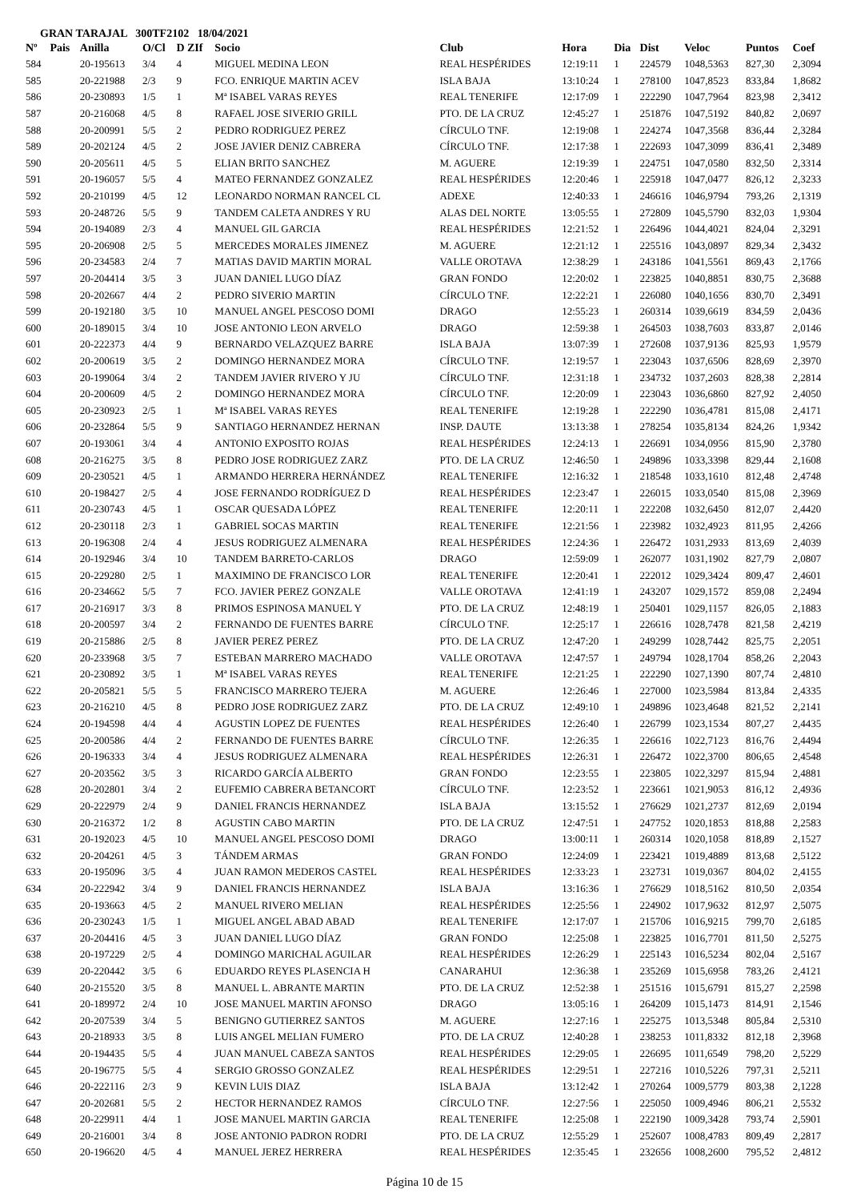GRAN TARAJAL 300TF2102 18/04/2021
| Nº | Pais | Anilla | O/Cl | D ZIf | Socio | Club | Hora | Dia | Dist | Veloc | Puntos | Coef |
| --- | --- | --- | --- | --- | --- | --- | --- | --- | --- | --- | --- | --- |
| 584 | | 20-195613 | 3/4 | 4 | MIGUEL MEDINA LEON | REAL HESPÉRIDES | 12:19:11 | 1 | 224579 | 1048,5363 | 827,30 | 2,3094 |
| 585 | | 20-221988 | 2/3 | 9 | FCO. ENRIQUE MARTIN ACEV | ISLA BAJA | 13:10:24 | 1 | 278100 | 1047,8523 | 833,84 | 1,8682 |
| 586 | | 20-230893 | 1/5 | 1 | Mª ISABEL VARAS REYES | REAL TENERIFE | 12:17:09 | 1 | 222290 | 1047,7964 | 823,98 | 2,3412 |
| 587 | | 20-216068 | 4/5 | 8 | RAFAEL JOSE SIVERIO GRILL | PTO. DE LA CRUZ | 12:45:27 | 1 | 251876 | 1047,5192 | 840,82 | 2,0697 |
| 588 | | 20-200991 | 5/5 | 2 | PEDRO RODRIGUEZ PEREZ | CÍRCULO TNF. | 12:19:08 | 1 | 224274 | 1047,3568 | 836,44 | 2,3284 |
| 589 | | 20-202124 | 4/5 | 2 | JOSE JAVIER DENIZ CABRERA | CÍRCULO TNF. | 12:17:38 | 1 | 222693 | 1047,3099 | 836,41 | 2,3489 |
| 590 | | 20-205611 | 4/5 | 5 | ELIAN BRITO SANCHEZ | M. AGUERE | 12:19:39 | 1 | 224751 | 1047,0580 | 832,50 | 2,3314 |
| 591 | | 20-196057 | 5/5 | 4 | MATEO FERNANDEZ GONZALEZ | REAL HESPÉRIDES | 12:20:46 | 1 | 225918 | 1047,0477 | 826,12 | 2,3233 |
| 592 | | 20-210199 | 4/5 | 12 | LEONARDO NORMAN RANCEL CL | ADEXE | 12:40:33 | 1 | 246616 | 1046,9794 | 793,26 | 2,1319 |
| 593 | | 20-248726 | 5/5 | 9 | TANDEM CALETA ANDRES Y RU | ALAS DEL NORTE | 13:05:55 | 1 | 272809 | 1045,5790 | 832,03 | 1,9304 |
| 594 | | 20-194089 | 2/3 | 4 | MANUEL GIL GARCIA | REAL HESPÉRIDES | 12:21:52 | 1 | 226496 | 1044,4021 | 824,04 | 2,3291 |
| 595 | | 20-206908 | 2/5 | 5 | MERCEDES MORALES JIMENEZ | M. AGUERE | 12:21:12 | 1 | 225516 | 1043,0897 | 829,34 | 2,3432 |
| 596 | | 20-234583 | 2/4 | 7 | MATIAS DAVID MARTIN MORAL | VALLE OROTAVA | 12:38:29 | 1 | 243186 | 1041,5561 | 869,43 | 2,1766 |
| 597 | | 20-204414 | 3/5 | 3 | JUAN DANIEL LUGO DÍAZ | GRAN FONDO | 12:20:02 | 1 | 223825 | 1040,8851 | 830,75 | 2,3688 |
| 598 | | 20-202667 | 4/4 | 2 | PEDRO SIVERIO MARTIN | CÍRCULO TNF. | 12:22:21 | 1 | 226080 | 1040,1656 | 830,70 | 2,3491 |
| 599 | | 20-192180 | 3/5 | 10 | MANUEL ANGEL PESCOSO DOMI | DRAGO | 12:55:23 | 1 | 260314 | 1039,6619 | 834,59 | 2,0436 |
| 600 | | 20-189015 | 3/4 | 10 | JOSE ANTONIO LEON ARVELO | DRAGO | 12:59:38 | 1 | 264503 | 1038,7603 | 833,87 | 2,0146 |
| 601 | | 20-222373 | 4/4 | 9 | BERNARDO VELAZQUEZ BARRE | ISLA BAJA | 13:07:39 | 1 | 272608 | 1037,9136 | 825,93 | 1,9579 |
| 602 | | 20-200619 | 3/5 | 2 | DOMINGO HERNANDEZ MORA | CÍRCULO TNF. | 12:19:57 | 1 | 223043 | 1037,6506 | 828,69 | 2,3970 |
| 603 | | 20-199064 | 3/4 | 2 | TANDEM JAVIER RIVERO Y JU | CÍRCULO TNF. | 12:31:18 | 1 | 234732 | 1037,2603 | 828,38 | 2,2814 |
| 604 | | 20-200609 | 4/5 | 2 | DOMINGO HERNANDEZ MORA | CÍRCULO TNF. | 12:20:09 | 1 | 223043 | 1036,6860 | 827,92 | 2,4050 |
| 605 | | 20-230923 | 2/5 | 1 | Mª ISABEL VARAS REYES | REAL TENERIFE | 12:19:28 | 1 | 222290 | 1036,4781 | 815,08 | 2,4171 |
| 606 | | 20-232864 | 5/5 | 9 | SANTIAGO HERNANDEZ HERNAN | INSP. DAUTE | 13:13:38 | 1 | 278254 | 1035,8134 | 824,26 | 1,9342 |
| 607 | | 20-193061 | 3/4 | 4 | ANTONIO EXPOSITO ROJAS | REAL HESPÉRIDES | 12:24:13 | 1 | 226691 | 1034,0956 | 815,90 | 2,3780 |
| 608 | | 20-216275 | 3/5 | 8 | PEDRO JOSE RODRIGUEZ ZARZ | PTO. DE LA CRUZ | 12:46:50 | 1 | 249896 | 1033,3398 | 829,44 | 2,1608 |
| 609 | | 20-230521 | 4/5 | 1 | ARMANDO HERRERA HERNÁNDEZ | REAL TENERIFE | 12:16:32 | 1 | 218548 | 1033,1610 | 812,48 | 2,4748 |
| 610 | | 20-198427 | 2/5 | 4 | JOSE FERNANDO RODRÍGUEZ D | REAL HESPÉRIDES | 12:23:47 | 1 | 226015 | 1033,0540 | 815,08 | 2,3969 |
| 611 | | 20-230743 | 4/5 | 1 | OSCAR QUESADA LÓPEZ | REAL TENERIFE | 12:20:11 | 1 | 222208 | 1032,6450 | 812,07 | 2,4420 |
| 612 | | 20-230118 | 2/3 | 1 | GABRIEL SOCAS MARTIN | REAL TENERIFE | 12:21:56 | 1 | 223982 | 1032,4923 | 811,95 | 2,4266 |
| 613 | | 20-196308 | 2/4 | 4 | JESUS RODRIGUEZ ALMENARA | REAL HESPÉRIDES | 12:24:36 | 1 | 226472 | 1031,2933 | 813,69 | 2,4039 |
| 614 | | 20-192946 | 3/4 | 10 | TANDEM BARRETO-CARLOS | DRAGO | 12:59:09 | 1 | 262077 | 1031,1902 | 827,79 | 2,0807 |
| 615 | | 20-229280 | 2/5 | 1 | MAXIMINO DE FRANCISCO LOR | REAL TENERIFE | 12:20:41 | 1 | 222012 | 1029,3424 | 809,47 | 2,4601 |
| 616 | | 20-234662 | 5/5 | 7 | FCO. JAVIER PEREZ GONZALE | VALLE OROTAVA | 12:41:19 | 1 | 243207 | 1029,1572 | 859,08 | 2,2494 |
| 617 | | 20-216917 | 3/3 | 8 | PRIMOS ESPINOSA MANUEL Y | PTO. DE LA CRUZ | 12:48:19 | 1 | 250401 | 1029,1157 | 826,05 | 2,1883 |
| 618 | | 20-200597 | 3/4 | 2 | FERNANDO DE FUENTES BARRE | CÍRCULO TNF. | 12:25:17 | 1 | 226616 | 1028,7478 | 821,58 | 2,4219 |
| 619 | | 20-215886 | 2/5 | 8 | JAVIER PEREZ PEREZ | PTO. DE LA CRUZ | 12:47:20 | 1 | 249299 | 1028,7442 | 825,75 | 2,2051 |
| 620 | | 20-233968 | 3/5 | 7 | ESTEBAN MARRERO MACHADO | VALLE OROTAVA | 12:47:57 | 1 | 249794 | 1028,1704 | 858,26 | 2,2043 |
| 621 | | 20-230892 | 3/5 | 1 | Mª ISABEL VARAS REYES | REAL TENERIFE | 12:21:25 | 1 | 222290 | 1027,1390 | 807,74 | 2,4810 |
| 622 | | 20-205821 | 5/5 | 5 | FRANCISCO MARRERO TEJERA | M. AGUERE | 12:26:46 | 1 | 227000 | 1023,5984 | 813,84 | 2,4335 |
| 623 | | 20-216210 | 4/5 | 8 | PEDRO JOSE RODRIGUEZ ZARZ | PTO. DE LA CRUZ | 12:49:10 | 1 | 249896 | 1023,4648 | 821,52 | 2,2141 |
| 624 | | 20-194598 | 4/4 | 4 | AGUSTIN LOPEZ DE FUENTES | REAL HESPÉRIDES | 12:26:40 | 1 | 226799 | 1023,1534 | 807,27 | 2,4435 |
| 625 | | 20-200586 | 4/4 | 2 | FERNANDO DE FUENTES BARRE | CÍRCULO TNF. | 12:26:35 | 1 | 226616 | 1022,7123 | 816,76 | 2,4494 |
| 626 | | 20-196333 | 3/4 | 4 | JESUS RODRIGUEZ ALMENARA | REAL HESPÉRIDES | 12:26:31 | 1 | 226472 | 1022,3700 | 806,65 | 2,4548 |
| 627 | | 20-203562 | 3/5 | 3 | RICARDO GARCÍA ALBERTO | GRAN FONDO | 12:23:55 | 1 | 223805 | 1022,3297 | 815,94 | 2,4881 |
| 628 | | 20-202801 | 3/4 | 2 | EUFEMIO CABRERA BETANCORT | CÍRCULO TNF. | 12:23:52 | 1 | 223661 | 1021,9053 | 816,12 | 2,4936 |
| 629 | | 20-222979 | 2/4 | 9 | DANIEL FRANCIS HERNANDEZ | ISLA BAJA | 13:15:52 | 1 | 276629 | 1021,2737 | 812,69 | 2,0194 |
| 630 | | 20-216372 | 1/2 | 8 | AGUSTIN CABO MARTIN | PTO. DE LA CRUZ | 12:47:51 | 1 | 247752 | 1020,1853 | 818,88 | 2,2583 |
| 631 | | 20-192023 | 4/5 | 10 | MANUEL ANGEL PESCOSO DOMI | DRAGO | 13:00:11 | 1 | 260314 | 1020,1058 | 818,89 | 2,1527 |
| 632 | | 20-204261 | 4/5 | 3 | TÁNDEM ARMAS | GRAN FONDO | 12:24:09 | 1 | 223421 | 1019,4889 | 813,68 | 2,5122 |
| 633 | | 20-195096 | 3/5 | 4 | JUAN RAMON MEDEROS CASTEL | REAL HESPÉRIDES | 12:33:23 | 1 | 232731 | 1019,0367 | 804,02 | 2,4155 |
| 634 | | 20-222942 | 3/4 | 9 | DANIEL FRANCIS HERNANDEZ | ISLA BAJA | 13:16:36 | 1 | 276629 | 1018,5162 | 810,50 | 2,0354 |
| 635 | | 20-193663 | 4/5 | 2 | MANUEL RIVERO MELIAN | REAL HESPÉRIDES | 12:25:56 | 1 | 224902 | 1017,9632 | 812,97 | 2,5075 |
| 636 | | 20-230243 | 1/5 | 1 | MIGUEL ANGEL ABAD ABAD | REAL TENERIFE | 12:17:07 | 1 | 215706 | 1016,9215 | 799,70 | 2,6185 |
| 637 | | 20-204416 | 4/5 | 3 | JUAN DANIEL LUGO DÍAZ | GRAN FONDO | 12:25:08 | 1 | 223825 | 1016,7701 | 811,50 | 2,5275 |
| 638 | | 20-197229 | 2/5 | 4 | DOMINGO MARICHAL AGUILAR | REAL HESPÉRIDES | 12:26:29 | 1 | 225143 | 1016,5234 | 802,04 | 2,5167 |
| 639 | | 20-220442 | 3/5 | 6 | EDUARDO REYES PLASENCIA H | CANARAHUI | 12:36:38 | 1 | 235269 | 1015,6958 | 783,26 | 2,4121 |
| 640 | | 20-215520 | 3/5 | 8 | MANUEL L. ABRANTE MARTIN | PTO. DE LA CRUZ | 12:52:38 | 1 | 251516 | 1015,6791 | 815,27 | 2,2598 |
| 641 | | 20-189972 | 2/4 | 10 | JOSE MANUEL MARTIN AFONSO | DRAGO | 13:05:16 | 1 | 264209 | 1015,1473 | 814,91 | 2,1546 |
| 642 | | 20-207539 | 3/4 | 5 | BENIGNO GUTIERREZ SANTOS | M. AGUERE | 12:27:16 | 1 | 225275 | 1013,5348 | 805,84 | 2,5310 |
| 643 | | 20-218933 | 3/5 | 8 | LUIS ANGEL MELIAN FUMERO | PTO. DE LA CRUZ | 12:40:28 | 1 | 238253 | 1011,8332 | 812,18 | 2,3968 |
| 644 | | 20-194435 | 5/5 | 4 | JUAN MANUEL CABEZA SANTOS | REAL HESPÉRIDES | 12:29:05 | 1 | 226695 | 1011,6549 | 798,20 | 2,5229 |
| 645 | | 20-196775 | 5/5 | 4 | SERGIO GROSSO GONZALEZ | REAL HESPÉRIDES | 12:29:51 | 1 | 227216 | 1010,5226 | 797,31 | 2,5211 |
| 646 | | 20-222116 | 2/3 | 9 | KEVIN LUIS DIAZ | ISLA BAJA | 13:12:42 | 1 | 270264 | 1009,5779 | 803,38 | 2,1228 |
| 647 | | 20-202681 | 5/5 | 2 | HECTOR HERNANDEZ RAMOS | CÍRCULO TNF. | 12:27:56 | 1 | 225050 | 1009,4946 | 806,21 | 2,5532 |
| 648 | | 20-229911 | 4/4 | 1 | JOSE MANUEL MARTIN GARCIA | REAL TENERIFE | 12:25:08 | 1 | 222190 | 1009,3428 | 793,74 | 2,5901 |
| 649 | | 20-216001 | 3/4 | 8 | JOSE ANTONIO PADRON RODRI | PTO. DE LA CRUZ | 12:55:29 | 1 | 252607 | 1008,4783 | 809,49 | 2,2817 |
| 650 | | 20-196620 | 4/5 | 4 | MANUEL JEREZ HERRERA | REAL HESPÉRIDES | 12:35:45 | 1 | 232656 | 1008,2600 | 795,52 | 2,4812 |
Página 10 de 15